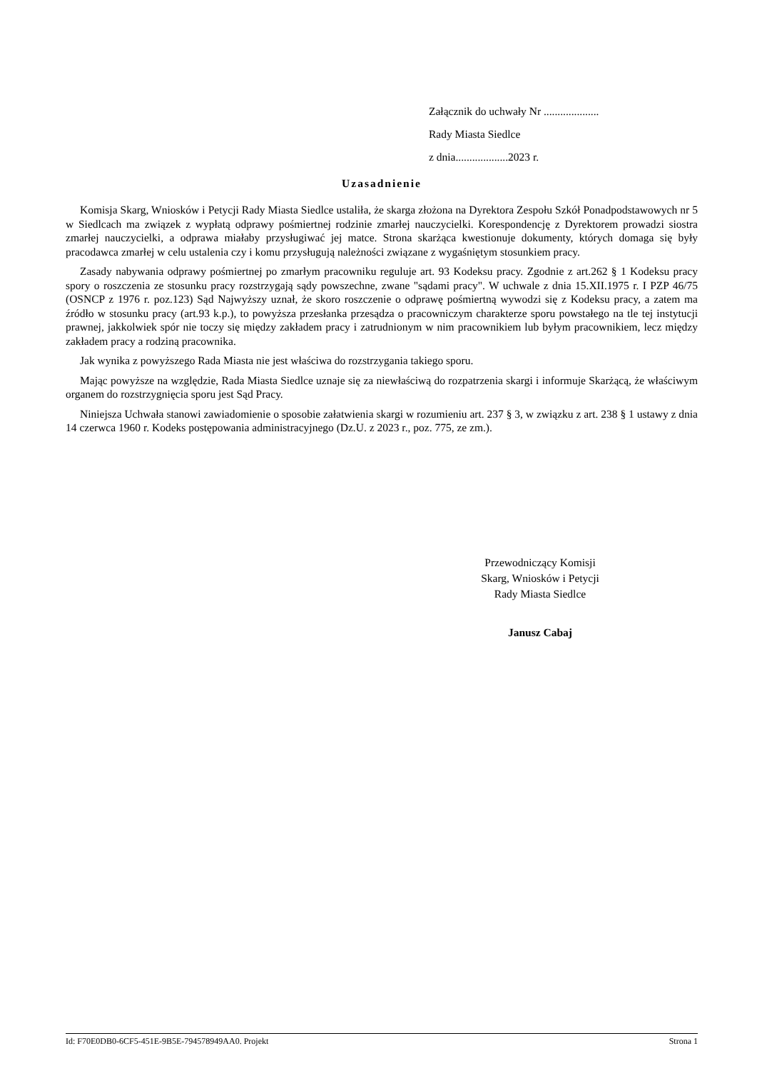Załącznik do uchwały Nr ....................
Rady Miasta Siedlce
z dnia...................2023 r.
Uzasadnienie
Komisja Skarg, Wniosków i Petycji Rady Miasta Siedlce ustaliła, że skarga złożona na Dyrektora Zespołu Szkół Ponadpodstawowych nr 5 w Siedlcach ma związek z wypłatą odprawy pośmiertnej rodzinie zmarłej nauczycielki. Korespondencję z Dyrektorem prowadzi siostra zmarłej nauczycielki, a odprawa miałaby przysługiwać jej matce. Strona skarżąca kwestionuje dokumenty, których domaga się były pracodawca zmarłej w celu ustalenia czy i komu przysługują należności związane z wygaśniętym stosunkiem pracy.
Zasady nabywania odprawy pośmiertnej po zmarłym pracowniku reguluje art. 93 Kodeksu pracy. Zgodnie z art.262 § 1 Kodeksu pracy spory o roszczenia ze stosunku pracy rozstrzygają sądy powszechne, zwane "sądami pracy". W uchwale z dnia 15.XII.1975 r. I PZP 46/75 (OSNCP z 1976 r. poz.123) Sąd Najwyższy uznał, że skoro roszczenie o odprawę pośmiertną wywodzi się z Kodeksu pracy, a zatem ma źródło w stosunku pracy (art.93 k.p.), to powyższa przesłanka przesądza o pracowniczym charakterze sporu powstałego na tle tej instytucji prawnej, jakkolwiek spór nie toczy się między zakładem pracy i zatrudnionym w nim pracownikiem lub byłym pracownikiem, lecz między zakładem pracy a rodziną pracownika.
Jak wynika z powyższego Rada Miasta nie jest właściwa do rozstrzygania takiego sporu.
Mając powyższe na względzie, Rada Miasta Siedlce uznaje się za niewłaściwą do rozpatrzenia skargi i informuje Skarżącą, że właściwym organem do rozstrzygnięcia sporu jest Sąd Pracy.
Niniejsza Uchwała stanowi zawiadomienie o sposobie załatwienia skargi w rozumieniu art. 237 § 3, w związku z art. 238 § 1 ustawy z dnia 14 czerwca 1960 r. Kodeks postępowania administracyjnego (Dz.U. z 2023 r., poz. 775, ze zm.).
Przewodniczący Komisji
Skarg, Wniosków i Petycji
Rady Miasta Siedlce
Janusz Cabaj
Id: F70E0DB0-6CF5-451E-9B5E-794578949AA0. Projekt Strona 1